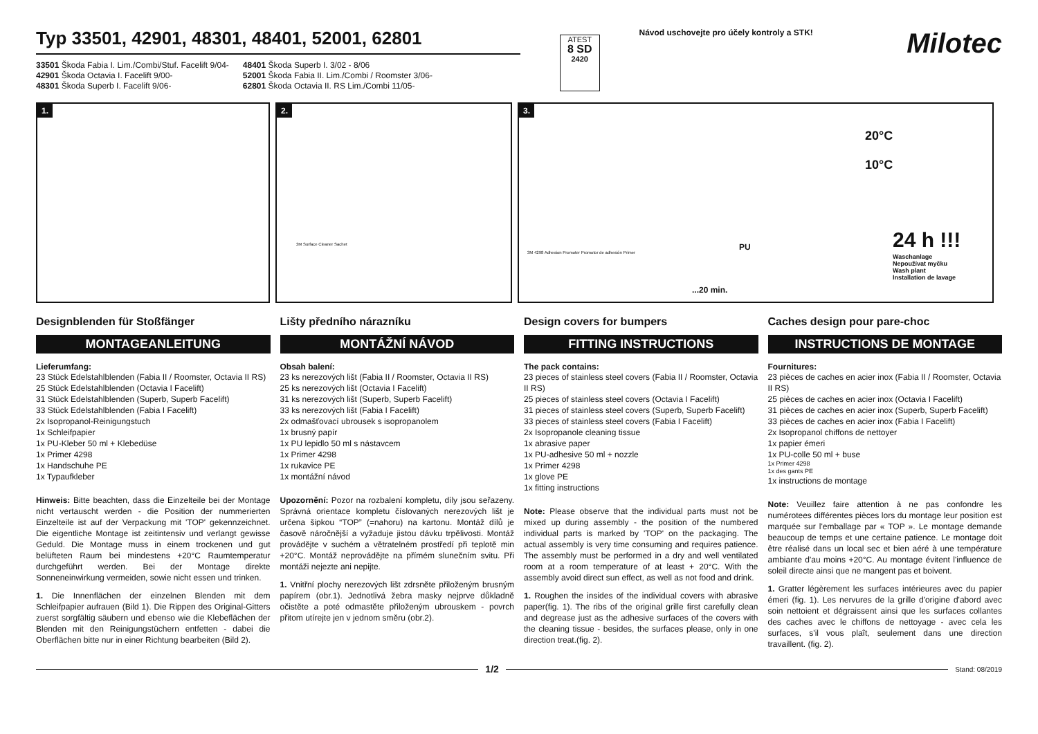Typ 33501, 42901, 48301, 48401, 52001, 62801
33501 Škoda Fabia I. Lim./Combi/Stuf. Facelift 9/04-
42901 Škoda Octavia I. Facelift 9/00-
48301 Škoda Superb I. Facelift 9/06-
48401 Škoda Superb I. 3/02 - 8/06
52001 Škoda Fabia II. Lim./Combi / Roomster 3/06-
62801 Škoda Octavia II. RS Lim./Combi 11/05-
ATEST
8 SD
2420
Návod uschovejte pro účely kontroly a STK!
Milotec
1.
2.
3M Surface Cleaner Sachet
3.
20°C
10°C
24 h !!!
Waschanlage
Nepoužívat myčku
Wash plant
Installation de lavage
...20 min.
PU
3M 4298 Adhesion Promoter Promotor de adhesión Primer
Designblenden für Stoßfänger
MONTAGEANLEITUNG
Lieferumfang:
23 Stück Edelstahlblenden (Fabia II / Roomster, Octavia II RS)
25 Stück Edelstahlblenden (Octavia I Facelift)
31 Stück Edelstahlblenden (Superb, Superb Facelift)
33 Stück Edelstahlblenden (Fabia I Facelift)
2x Isopropanol-Reinigungstuch
1x Schleifpapier
1x PU-Kleber 50 ml + Klebedüse
1x Primer 4298
1x Handschuhe PE
1x Typaufkleber
Hinweis: Bitte beachten, dass die Einzelteile bei der Montage nicht vertauscht werden - die Position der nummerierten Einzelteile ist auf der Verpackung mit 'TOP' gekennzeichnet. Die eigentliche Montage ist zeitintensiv und verlangt gewisse Geduld. Die Montage muss in einem trockenen und gut belüfteten Raum bei mindestens +20°C Raumtemperatur durchgeführt werden. Bei der Montage direkte Sonneneinwirkung vermeiden, sowie nicht essen und trinken.
1. Die Innenflächen der einzelnen Blenden mit dem Schleifpapier aufrauen (Bild 1). Die Rippen des Original-Gitters zuerst sorgfältig säubern und ebenso wie die Klebeflächen der Blenden mit den Reinigungstüchern entfetten - dabei die Oberflächen bitte nur in einer Richtung bearbeiten (Bild 2).
Lišty předního nárazníku
MONTÁŽNÍ NÁVOD
Obsah balení:
23 ks nerezových lišt (Fabia II / Roomster, Octavia II RS)
25 ks nerezových lišt (Octavia I Facelift)
31 ks nerezových lišt (Superb, Superb Facelift)
33 ks nerezových lišt (Fabia I Facelift)
2x odmašťovací ubrousek s isopropanolem
1x brusný papír
1x PU lepidlo 50 ml s nástavcem
1x Primer 4298
1x rukavice PE
1x montážní návod
Upozornění: Pozor na rozbalení kompletu, díly jsou seřazeny. Správná orientace kompletu číslovaných nerezových lišt je určena šipkou “TOP” (=nahoru) na kartonu. Montáž dílů je časově náročnější a vyžaduje jistou dávku trpělivosti. Montáž provádějte v suchém a větratelném prostředí při teplotě min +20°C. Montáž neprovádějte na přímém slunečním svitu. Při montáži nejezte ani nepijte.
1. Vnitřní plochy nerezových lišt zdrsněte přiloženým brusným papírem (obr.1). Jednotlivá žebra masky nejprve důkladně očistěte a poté odmastěte přiloženým ubrouskem - povrch přitom utírejte jen v jednom směru (obr.2).
Design covers for bumpers
FITTING INSTRUCTIONS
The pack contains:
23 pieces of stainless steel covers (Fabia II / Roomster, Octavia II RS)
25 pieces of stainless steel covers (Octavia I Facelift)
31 pieces of stainless steel covers (Superb, Superb Facelift)
33 pieces of stainless steel covers (Fabia I Facelift)
2x Isopropanole cleaning tissue
1x abrasive paper
1x PU-adhesive 50 ml + nozzle
1x Primer 4298
1x glove PE
1x fitting instructions
Note: Please observe that the individual parts must not be mixed up during assembly - the position of the numbered individual parts is marked by 'TOP' on the packaging. The actual assembly is very time consuming and requires patience. The assembly must be performed in a dry and well ventilated room at a room temperature of at least + 20°C. With the assembly avoid direct sun effect, as well as not food and drink.
1. Roughen the insides of the individual covers with abrasive paper(fig. 1). The ribs of the original grille first carefully clean and degrease just as the adhesive surfaces of the covers with the cleaning tissue - besides, the surfaces please, only in one direction treat.(fig. 2).
Caches design pour pare-choc
INSTRUCTIONS DE MONTAGE
Fournitures:
23 pièces de caches en acier inox (Fabia II / Roomster, Octavia II RS)
25 pièces de caches en acier inox (Octavia I Facelift)
31 pièces de caches en acier inox (Superb, Superb Facelift)
33 pièces de caches en acier inox (Fabia I Facelift)
2x Isopropanol chiffons de nettoyer
1x papier émeri
1x PU-colle 50 ml + buse
1x Primer 4298
1x des gants PE
1x instructions de montage
Note: Veuillez faire attention à ne pas confondre les numérotees différentes pièces lors du montage leur position est marquée sur l'emballage par « TOP ». Le montage demande beaucoup de temps et une certaine patience. Le montage doit être réalisé dans un local sec et bien aéré à une température ambiante d'au moins +20°C. Au montage évitent l'influence de soleil directe ainsi que ne mangent pas et boivent.
1. Gratter légèrement les surfaces intérieures avec du papier émeri (fig. 1). Les nervures de la grille d'origine d'abord avec soin nettoient et dégraissent ainsi que les surfaces collantes des caches avec le chiffons de nettoyage - avec cela les surfaces, s'il vous plaît, seulement dans une direction travaillent. (fig. 2).
1/2
Stand: 08/2019